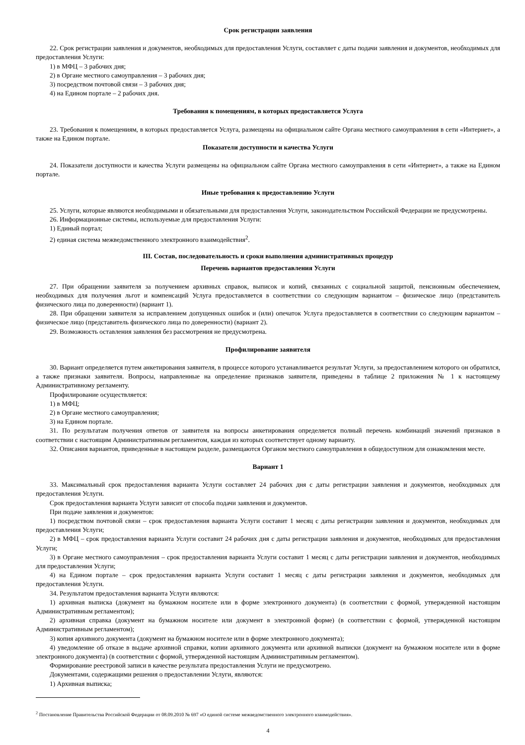Срок регистрации заявления
22. Срок регистрации заявления и документов, необходимых для предоставления Услуги, составляет с даты подачи заявления и документов, необходимых для предоставления Услуги:
1) в МФЦ – 3 рабочих дня;
2) в Органе местного самоуправления – 3 рабочих дня;
3) посредством почтовой связи – 3 рабочих дня;
4) на Едином портале – 2 рабочих дня.
Требования к помещениям, в которых предоставляется Услуга
23. Требования к помещениям, в которых предоставляется Услуга, размещены на официальном сайте Органа местного самоуправления в сети «Интернет», а также на Едином портале.
Показатели доступности и качества Услуги
24. Показатели доступности и качества Услуги размещены на официальном сайте Органа местного самоуправления в сети «Интернет», а также на Едином портале.
Иные требования к предоставлению Услуги
25. Услуги, которые являются необходимыми и обязательными для предоставления Услуги, законодательством Российской Федерации не предусмотрены.
26. Информационные системы, используемые для предоставления Услуги:
1) Единый портал;
2) единая система межведомственного электронного взаимодействия<sup>2</sup>.
III. Состав, последовательность и сроки выполнения административных процедур
Перечень вариантов предоставления Услуги
27. При обращении заявителя за получением архивных справок, выписок и копий, связанных с социальной защитой, пенсионным обеспечением, необходимых для получения льгот и компенсаций Услуга предоставляется в соответствии со следующим вариантом – физическое лицо (представитель физического лица по доверенности) (вариант 1).
28. При обращении заявителя за исправлением допущенных ошибок и (или) опечаток Услуга предоставляется в соответствии со следующим вариантом – физическое лицо (представитель физического лица по доверенности) (вариант 2).
29. Возможность оставления заявления без рассмотрения не предусмотрена.
Профилирование заявителя
30. Вариант определяется путем анкетирования заявителя, в процессе которого устанавливается результат Услуги, за предоставлением которого он обратился, а также признаки заявителя. Вопросы, направленные на определение признаков заявителя, приведены в таблице 2 приложения № 1 к настоящему Административному регламенту.
Профилирование осуществляется:
1) в МФЦ;
2) в Органе местного самоуправления;
3) на Едином портале.
31. По результатам получения ответов от заявителя на вопросы анкетирования определяется полный перечень комбинаций значений признаков в соответствии с настоящим Административным регламентом, каждая из которых соответствует одному варианту.
32. Описания вариантов, приведенные в настоящем разделе, размещаются Органом местного самоуправления в общедоступном для ознакомления месте.
Вариант 1
33. Максимальный срок предоставления варианта Услуги составляет 24 рабочих дня с даты регистрации заявления и документов, необходимых для предоставления Услуги.
Срок предоставления варианта Услуги зависит от способа подачи заявления и документов.
При подаче заявления и документов:
1) посредством почтовой связи – срок предоставления варианта Услуги составит 1 месяц с даты регистрации заявления и документов, необходимых для предоставления Услуги;
2) в МФЦ – срок предоставления варианта Услуги составит 24 рабочих дня с даты регистрации заявления и документов, необходимых для предоставления Услуги;
3) в Органе местного самоуправления – срок предоставления варианта Услуги составит 1 месяц с даты регистрации заявления и документов, необходимых для предоставления Услуги;
4) на Едином портале – срок предоставления варианта Услуги составит 1 месяц с даты регистрации заявления и документов, необходимых для предоставления Услуги.
34. Результатом предоставления варианта Услуги являются:
1) архивная выписка (документ на бумажном носителе или в форме электронного документа) (в соответствии с формой, утвержденной настоящим Административным регламентом);
2) архивная справка (документ на бумажном носителе или документ в электронной форме) (в соответствии с формой, утвержденной настоящим Административным регламентом);
3) копия архивного документа (документ на бумажном носителе или в форме электронного документа);
4) уведомление об отказе в выдаче архивной справки, копии архивного документа или архивной выписки (документ на бумажном носителе или в форме электронного документа) (в соответствии с формой, утвержденной настоящим Административным регламентом).
Формирование реестровой записи в качестве результата предоставления Услуги не предусмотрено.
Документами, содержащими решения о предоставлении Услуги, являются:
1) Архивная выписка;
<sup>2</sup> Постановление Правительства Российской Федерации от 08.09.2010 № 697 «О единой системе межведомственного электронного взаимодействия».
4